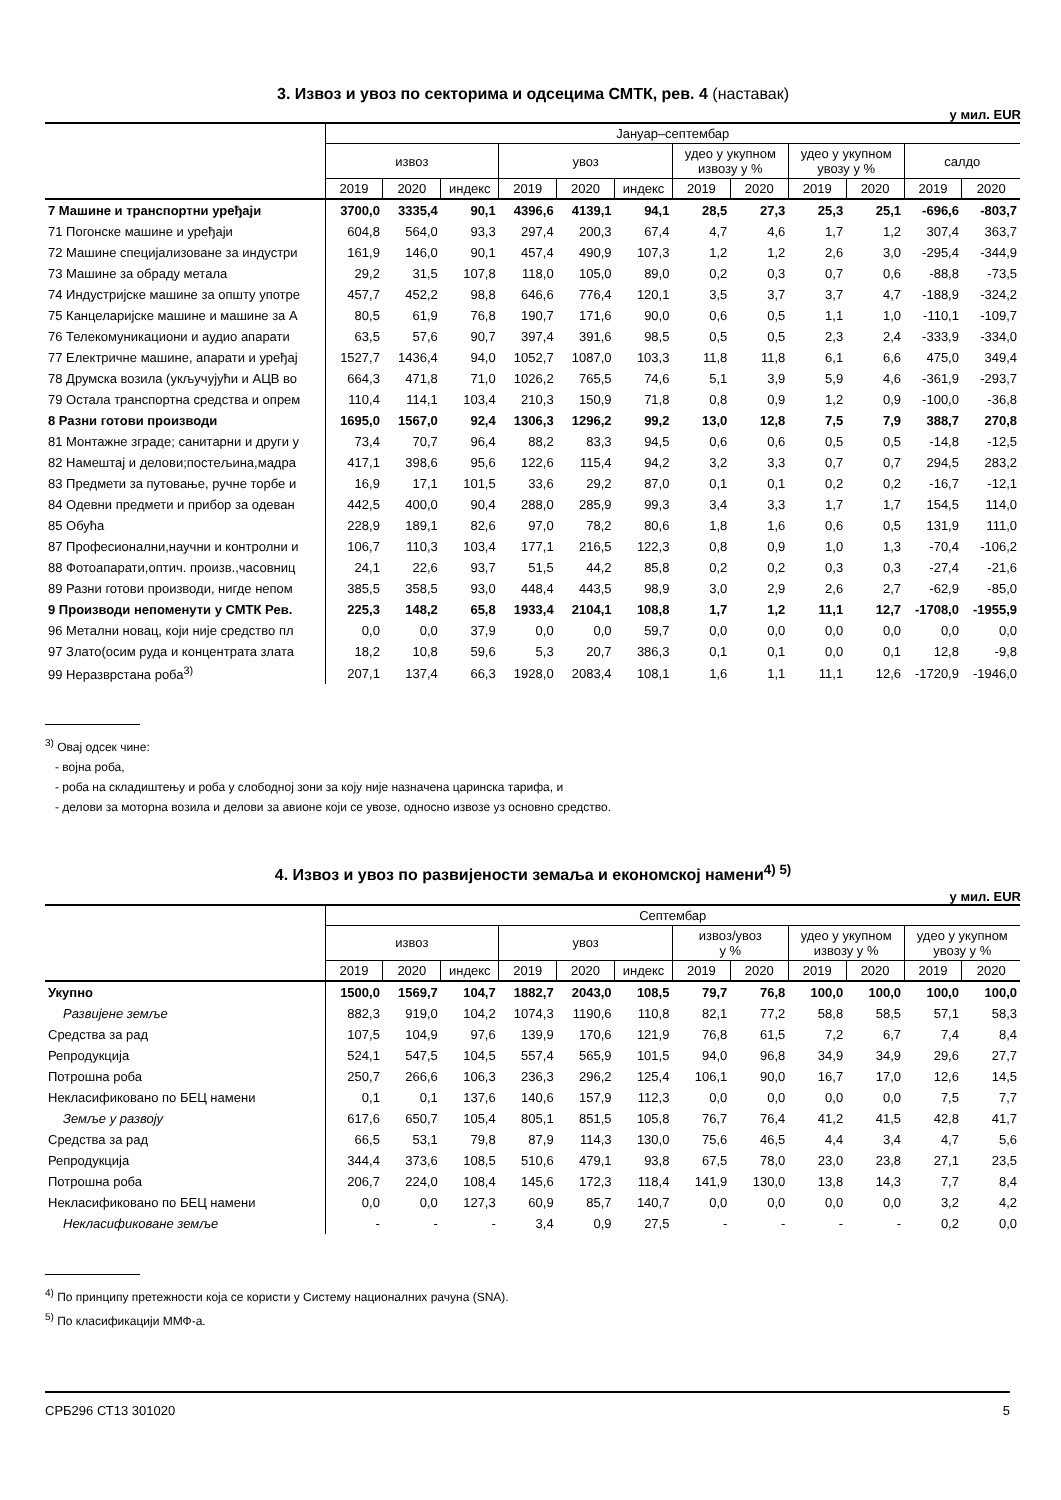3. Извоз и увоз по секторима и одсецима СМТК, рев. 4 (наставак)
у мил. EUR
| | Јануар–септембар | | | | | | | | | | | |
| --- | --- | --- | --- | --- | --- | --- | --- | --- | --- | --- | --- | --- |
| | извоз | | | увоз | | | удео у укупном извозу у % | | удео у укупном увозу у % | | салдо | |
| | 2019 | 2020 | индекс | 2019 | 2020 | индекс | 2019 | 2020 | 2019 | 2020 | 2019 | 2020 |
| 7 Машине и транспортни уређаји | 3700,0 | 3335,4 | 90,1 | 4396,6 | 4139,1 | 94,1 | 28,5 | 27,3 | 25,3 | 25,1 | -696,6 | -803,7 |
| 71 Погонске машине и уређаји | 604,8 | 564,0 | 93,3 | 297,4 | 200,3 | 67,4 | 4,7 | 4,6 | 1,7 | 1,2 | 307,4 | 363,7 |
| 72 Машине специјализоване за индустри | 161,9 | 146,0 | 90,1 | 457,4 | 490,9 | 107,3 | 1,2 | 1,2 | 2,6 | 3,0 | -295,4 | -344,9 |
| 73 Машине за обраду метала | 29,2 | 31,5 | 107,8 | 118,0 | 105,0 | 89,0 | 0,2 | 0,3 | 0,7 | 0,6 | -88,8 | -73,5 |
| 74 Индустријске машине за општу употре | 457,7 | 452,2 | 98,8 | 646,6 | 776,4 | 120,1 | 3,5 | 3,7 | 3,7 | 4,7 | -188,9 | -324,2 |
| 75 Канцеларијске машине и машине за А | 80,5 | 61,9 | 76,8 | 190,7 | 171,6 | 90,0 | 0,6 | 0,5 | 1,1 | 1,0 | -110,1 | -109,7 |
| 76 Телекомуникациони и аудио апарати | 63,5 | 57,6 | 90,7 | 397,4 | 391,6 | 98,5 | 0,5 | 0,5 | 2,3 | 2,4 | -333,9 | -334,0 |
| 77 Електричне машине, апарати и уређај | 1527,7 | 1436,4 | 94,0 | 1052,7 | 1087,0 | 103,3 | 11,8 | 11,8 | 6,1 | 6,6 | 475,0 | 349,4 |
| 78 Друмска возила (укључујући и АЦВ во | 664,3 | 471,8 | 71,0 | 1026,2 | 765,5 | 74,6 | 5,1 | 3,9 | 5,9 | 4,6 | -361,9 | -293,7 |
| 79 Остала транспортна средства и опрем | 110,4 | 114,1 | 103,4 | 210,3 | 150,9 | 71,8 | 0,8 | 0,9 | 1,2 | 0,9 | -100,0 | -36,8 |
| 8 Разни готови производи | 1695,0 | 1567,0 | 92,4 | 1306,3 | 1296,2 | 99,2 | 13,0 | 12,8 | 7,5 | 7,9 | 388,7 | 270,8 |
| 81 Монтажне зграде; санитарни и други у | 73,4 | 70,7 | 96,4 | 88,2 | 83,3 | 94,5 | 0,6 | 0,6 | 0,5 | 0,5 | -14,8 | -12,5 |
| 82 Намештај и делови;постељина,мадра | 417,1 | 398,6 | 95,6 | 122,6 | 115,4 | 94,2 | 3,2 | 3,3 | 0,7 | 0,7 | 294,5 | 283,2 |
| 83 Предмети за путовање, ручне торбе и | 16,9 | 17,1 | 101,5 | 33,6 | 29,2 | 87,0 | 0,1 | 0,1 | 0,2 | 0,2 | -16,7 | -12,1 |
| 84 Одевни предмети и прибор за одеван | 442,5 | 400,0 | 90,4 | 288,0 | 285,9 | 99,3 | 3,4 | 3,3 | 1,7 | 1,7 | 154,5 | 114,0 |
| 85 Обућа | 228,9 | 189,1 | 82,6 | 97,0 | 78,2 | 80,6 | 1,8 | 1,6 | 0,6 | 0,5 | 131,9 | 111,0 |
| 87 Професионални,научни и контролни и | 106,7 | 110,3 | 103,4 | 177,1 | 216,5 | 122,3 | 0,8 | 0,9 | 1,0 | 1,3 | -70,4 | -106,2 |
| 88 Фотоапарати,оптич. произв.,часовниц | 24,1 | 22,6 | 93,7 | 51,5 | 44,2 | 85,8 | 0,2 | 0,2 | 0,3 | 0,3 | -27,4 | -21,6 |
| 89 Разни готови производи, нигде непом | 385,5 | 358,5 | 93,0 | 448,4 | 443,5 | 98,9 | 3,0 | 2,9 | 2,6 | 2,7 | -62,9 | -85,0 |
| 9 Производи непоменути у СМТК Рев. | 225,3 | 148,2 | 65,8 | 1933,4 | 2104,1 | 108,8 | 1,7 | 1,2 | 11,1 | 12,7 | -1708,0 | -1955,9 |
| 96 Метални новац, који није средство пл | 0,0 | 0,0 | 37,9 | 0,0 | 0,0 | 59,7 | 0,0 | 0,0 | 0,0 | 0,0 | 0,0 | 0,0 |
| 97 Злато(осим руда и концентрата злата | 18,2 | 10,8 | 59,6 | 5,3 | 20,7 | 386,3 | 0,1 | 0,1 | 0,0 | 0,1 | 12,8 | -9,8 |
| 99 Неразврстана роба<sup>3)</sup> | 207,1 | 137,4 | 66,3 | 1928,0 | 2083,4 | 108,1 | 1,6 | 1,1 | 11,1 | 12,6 | -1720,9 | -1946,0 |
<sup>3)</sup> Овај одсек чине:
- војна роба,
- роба на складиштењу и роба у слободној зони за коју није назначена царинска тарифа, и
- делови за моторна возила и делови за авионе који се увозе, односно извозе уз основно средство.
4. Извоз и увоз по развијености земаља и економској намени<sup>4) 5)</sup>
у мил. EUR
| | Септембар | | | | | | | | | | | |
| --- | --- | --- | --- | --- | --- | --- | --- | --- | --- | --- | --- | --- |
| | извоз | | | увоз | | | извоз/увоз у % | | удео у укупном извозу у % | | удео у укупном увозу у % | |
| | 2019 | 2020 | индекс | 2019 | 2020 | индекс | 2019 | 2020 | 2019 | 2020 | 2019 | 2020 |
| Укупно | 1500,0 | 1569,7 | 104,7 | 1882,7 | 2043,0 | 108,5 | 79,7 | 76,8 | 100,0 | 100,0 | 100,0 | 100,0 |
| Развијене земље | 882,3 | 919,0 | 104,2 | 1074,3 | 1190,6 | 110,8 | 82,1 | 77,2 | 58,8 | 58,5 | 57,1 | 58,3 |
| Средства за рад | 107,5 | 104,9 | 97,6 | 139,9 | 170,6 | 121,9 | 76,8 | 61,5 | 7,2 | 6,7 | 7,4 | 8,4 |
| Репродукција | 524,1 | 547,5 | 104,5 | 557,4 | 565,9 | 101,5 | 94,0 | 96,8 | 34,9 | 34,9 | 29,6 | 27,7 |
| Потрошна роба | 250,7 | 266,6 | 106,3 | 236,3 | 296,2 | 125,4 | 106,1 | 90,0 | 16,7 | 17,0 | 12,6 | 14,5 |
| Некласификовано по БЕЦ намени | 0,1 | 0,1 | 137,6 | 140,6 | 157,9 | 112,3 | 0,0 | 0,0 | 0,0 | 0,0 | 7,5 | 7,7 |
| Земље у развоју | 617,6 | 650,7 | 105,4 | 805,1 | 851,5 | 105,8 | 76,7 | 76,4 | 41,2 | 41,5 | 42,8 | 41,7 |
| Средства за рад | 66,5 | 53,1 | 79,8 | 87,9 | 114,3 | 130,0 | 75,6 | 46,5 | 4,4 | 3,4 | 4,7 | 5,6 |
| Репродукција | 344,4 | 373,6 | 108,5 | 510,6 | 479,1 | 93,8 | 67,5 | 78,0 | 23,0 | 23,8 | 27,1 | 23,5 |
| Потрошна роба | 206,7 | 224,0 | 108,4 | 145,6 | 172,3 | 118,4 | 141,9 | 130,0 | 13,8 | 14,3 | 7,7 | 8,4 |
| Некласификовано по БЕЦ намени | 0,0 | 0,0 | 127,3 | 60,9 | 85,7 | 140,7 | 0,0 | 0,0 | 0,0 | 0,0 | 3,2 | 4,2 |
| Некласификоване земље | - | - | - | 3,4 | 0,9 | 27,5 | - | - | - | - | 0,2 | 0,0 |
<sup>4)</sup> По принципу претежности која се користи у Систему националних рачуна (SNA).
<sup>5)</sup> По класификацији ММФ-а.
СРБ296 СТ13 301020 5